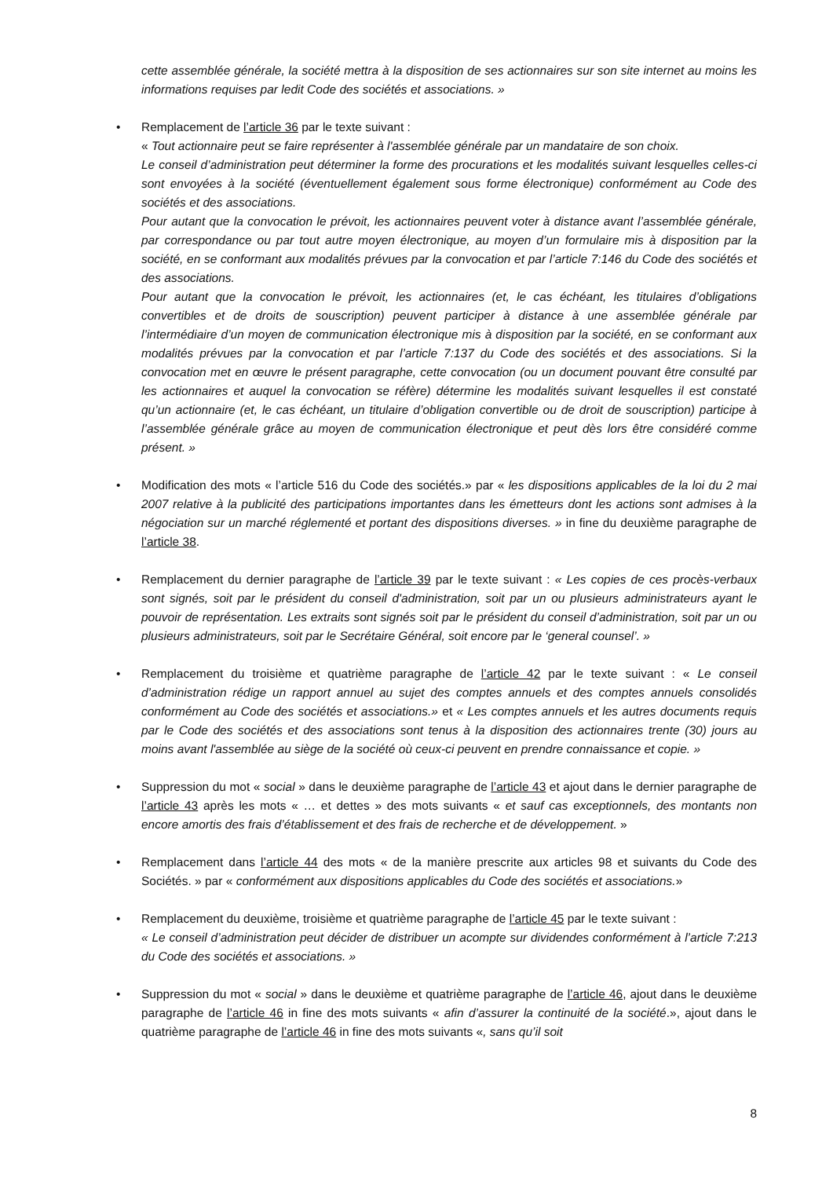cette assemblée générale, la société mettra à la disposition de ses actionnaires sur son site internet au moins les informations requises par ledit Code des sociétés et associations. »
• Remplacement de l’article 36 par le texte suivant :
« Tout actionnaire peut se faire représenter à l'assemblée générale par un mandataire de son choix.
Le conseil d’administration peut déterminer la forme des procurations et les modalités suivant lesquelles celles-ci sont envoyées à la société (éventuellement également sous forme électronique) conformément au Code des sociétés et des associations.
Pour autant que la convocation le prévoit, les actionnaires peuvent voter à distance avant l’assemblée générale, par correspondance ou par tout autre moyen électronique, au moyen d’un formulaire mis à disposition par la société, en se conformant aux modalités prévues par la convocation et par l’article 7:146 du Code des sociétés et des associations.
Pour autant que la convocation le prévoit, les actionnaires (et, le cas échéant, les titulaires d’obligations convertibles et de droits de souscription) peuvent participer à distance à une assemblée générale par l’intermédiaire d’un moyen de communication électronique mis à disposition par la société, en se conformant aux modalités prévues par la convocation et par l’article 7:137 du Code des sociétés et des associations. Si la convocation met en œuvre le présent paragraphe, cette convocation (ou un document pouvant être consulté par les actionnaires et auquel la convocation se réfère) détermine les modalités suivant lesquelles il est constaté qu’un actionnaire (et, le cas échéant, un titulaire d’obligation convertible ou de droit de souscription) participe à l’assemblée générale grâce au moyen de communication électronique et peut dès lors être considéré comme présent. »
• Modification des mots « l’article 516 du Code des sociétés.» par « les dispositions applicables de la loi du 2 mai 2007 relative à la publicité des participations importantes dans les émetteurs dont les actions sont admises à la négociation sur un marché réglementé et portant des dispositions diverses. » in fine du deuxième paragraphe de l’article 38.
• Remplacement du dernier paragraphe de l’article 39 par le texte suivant : « Les copies de ces procès-verbaux sont signés, soit par le président du conseil d'administration, soit par un ou plusieurs administrateurs ayant le pouvoir de représentation. Les extraits sont signés soit par le président du conseil d’administration, soit par un ou plusieurs administrateurs, soit par le Secrétaire Général, soit encore par le ‘general counsel’. »
• Remplacement du troisième et quatrième paragraphe de l’article 42 par le texte suivant : « Le conseil d’administration rédige un rapport annuel au sujet des comptes annuels et des comptes annuels consolidés conformément au Code des sociétés et associations.» et « Les comptes annuels et les autres documents requis par le Code des sociétés et des associations sont tenus à la disposition des actionnaires trente (30) jours au moins avant l'assemblée au siège de la société où ceux-ci peuvent en prendre connaissance et copie. »
• Suppression du mot « social » dans le deuxième paragraphe de l’article 43 et ajout dans le dernier paragraphe de l’article 43 après les mots « … et dettes » des mots suivants « et sauf cas exceptionnels, des montants non encore amortis des frais d’établissement et des frais de recherche et de développement. »
• Remplacement dans l’article 44 des mots « de la manière prescrite aux articles 98 et suivants du Code des Sociétés. » par « conformément aux dispositions applicables du Code des sociétés et associations.»
• Remplacement du deuxième, troisième et quatrième paragraphe de l’article 45 par le texte suivant :
« Le conseil d’administration peut décider de distribuer un acompte sur dividendes conformément à l’article 7:213 du Code des sociétés et associations. »
• Suppression du mot « social » dans le deuxième et quatrième paragraphe de l’article 46, ajout dans le deuxième paragraphe de l’article 46 in fine des mots suivants « afin d’assurer la continuité de la société.», ajout dans le quatrième paragraphe de l’article 46 in fine des mots suivants «, sans qu’il soit
8